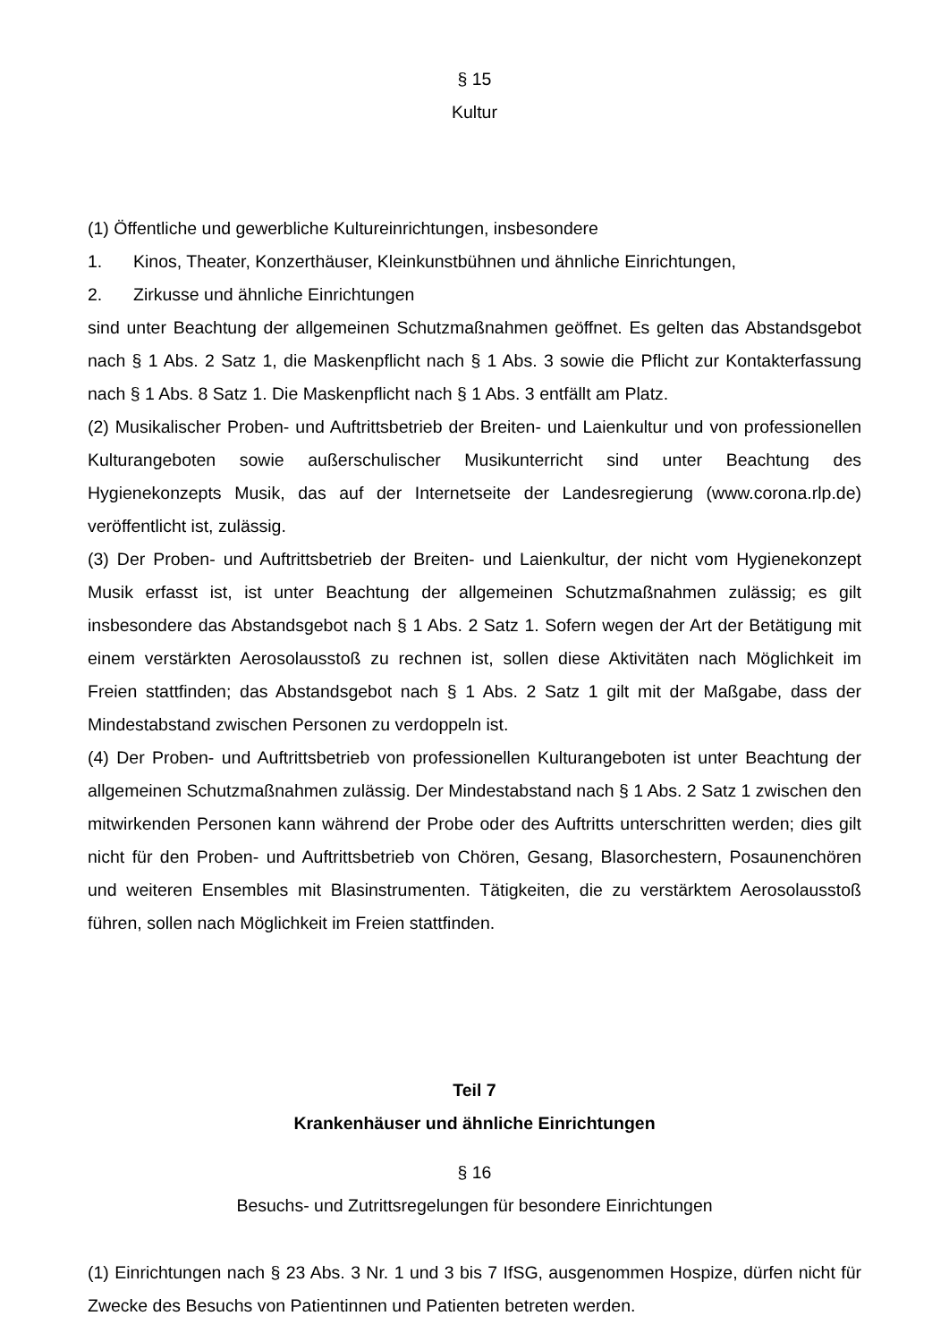§ 15
Kultur
(1) Öffentliche und gewerbliche Kultureinrichtungen, insbesondere
1. Kinos, Theater, Konzerthäuser, Kleinkunstbühnen und ähnliche Einrichtungen,
2. Zirkusse und ähnliche Einrichtungen
sind unter Beachtung der allgemeinen Schutzmaßnahmen geöffnet. Es gelten das Abstandsgebot nach § 1 Abs. 2 Satz 1, die Maskenpflicht nach § 1 Abs. 3 sowie die Pflicht zur Kontakterfassung nach § 1 Abs. 8 Satz 1. Die Maskenpflicht nach § 1 Abs. 3 entfällt am Platz.
(2) Musikalischer Proben- und Auftrittsbetrieb der Breiten- und Laienkultur und von professionellen Kulturangeboten sowie außerschulischer Musikunterricht sind unter Beachtung des Hygienekonzepts Musik, das auf der Internetseite der Landesregierung (www.corona.rlp.de) veröffentlicht ist, zulässig.
(3) Der Proben- und Auftrittsbetrieb der Breiten- und Laienkultur, der nicht vom Hygienekonzept Musik erfasst ist, ist unter Beachtung der allgemeinen Schutzmaßnahmen zulässig; es gilt insbesondere das Abstandsgebot nach § 1 Abs. 2 Satz 1. Sofern wegen der Art der Betätigung mit einem verstärkten Aerosolausstoß zu rechnen ist, sollen diese Aktivitäten nach Möglichkeit im Freien stattfinden; das Abstandsgebot nach § 1 Abs. 2 Satz 1 gilt mit der Maßgabe, dass der Mindestabstand zwischen Personen zu verdoppeln ist.
(4) Der Proben- und Auftrittsbetrieb von professionellen Kulturangeboten ist unter Beachtung der allgemeinen Schutzmaßnahmen zulässig. Der Mindestabstand nach § 1 Abs. 2 Satz 1 zwischen den mitwirkenden Personen kann während der Probe oder des Auftritts unterschritten werden; dies gilt nicht für den Proben- und Auftrittsbetrieb von Chören, Gesang, Blasorchestern, Posaunenchören und weiteren Ensembles mit Blasinstrumenten. Tätigkeiten, die zu verstärktem Aerosolausstoß führen, sollen nach Möglichkeit im Freien stattfinden.
Teil 7
Krankenhäuser und ähnliche Einrichtungen
§ 16
Besuchs- und Zutrittsregelungen für besondere Einrichtungen
(1) Einrichtungen nach § 23 Abs. 3 Nr. 1 und 3 bis 7 IfSG, ausgenommen Hospize, dürfen nicht für Zwecke des Besuchs von Patientinnen und Patienten betreten werden.